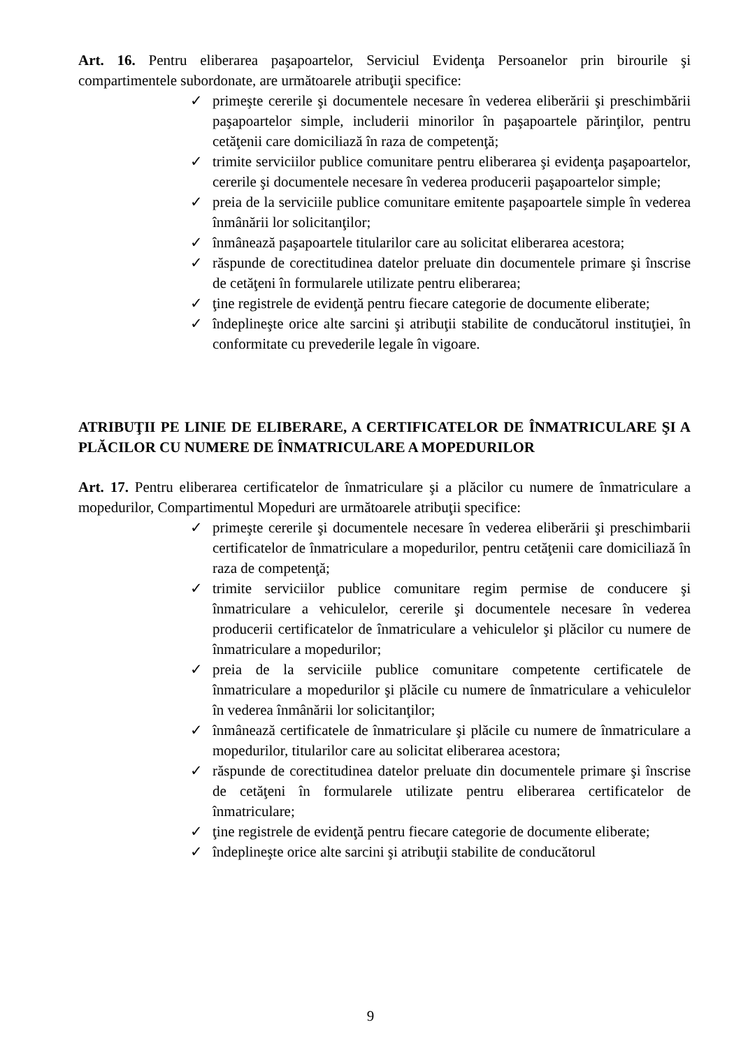Art. 16. Pentru eliberarea paşapoartelor, Serviciul Evidenţa Persoanelor prin birourile şi compartimentele subordonate, are următoarele atribuţii specifice:
✓ primeşte cererile şi documentele necesare în vederea eliberării şi preschimbării paşapoartelor simple, includerii minorilor în paşapoartele părinţilor, pentru cetăţenii care domiciliază în raza de competenţă;
✓ trimite serviciilor publice comunitare pentru eliberarea şi evidenţa paşapoartelor, cererile şi documentele necesare în vederea producerii paşapoartelor simple;
✓ preia de la serviciile publice comunitare emitente paşapoartele simple în vederea înmânării lor solicitanţilor;
✓ înmânează paşapoartele titularilor care au solicitat eliberarea acestora;
✓ răspunde de corectitudinea datelor preluate din documentele primare şi înscrise de cetăţeni în formularele utilizate pentru eliberarea;
✓ ţine registrele de evidenţă pentru fiecare categorie de documente eliberate;
✓ îndeplineşte orice alte sarcini şi atribuţii stabilite de conducătorul instituţiei, în conformitate cu prevederile legale în vigoare.
ATRIBUŢII PE LINIE DE ELIBERARE, A CERTIFICATELOR DE ÎNMATRICULARE ŞI A PLĂCILOR CU NUMERE DE ÎNMATRICULARE A MOPEDURILOR
Art. 17. Pentru eliberarea certificatelor de înmatriculare şi a plăcilor cu numere de înmatriculare a mopedurilor, Compartimentul Mopeduri are următoarele atribuţii specifice:
✓ primeşte cererile şi documentele necesare în vederea eliberării şi preschimbarii certificatelor de înmatriculare a mopedurilor, pentru cetăţenii care domiciliază în raza de competenţă;
✓ trimite serviciilor publice comunitare regim permise de conducere şi înmatriculare a vehiculelor, cererile şi documentele necesare în vederea producerii certificatelor de înmatriculare a vehiculelor şi plăcilor cu numere de înmatriculare a mopedurilor;
✓ preia de la serviciile publice comunitare competente certificatele de înmatriculare a mopedurilor şi plăcile cu numere de înmatriculare a vehiculelor în vederea înmânării lor solicitanţilor;
✓ înmânează certificatele de înmatriculare şi plăcile cu numere de înmatriculare a mopedurilor, titularilor care au solicitat eliberarea acestora;
✓ răspunde de corectitudinea datelor preluate din documentele primare şi înscrise de cetăţeni în formularele utilizate pentru eliberarea certificatelor de înmatriculare;
✓ ţine registrele de evidenţă pentru fiecare categorie de documente eliberate;
✓ îndeplineşte orice alte sarcini şi atribuţii stabilite de conducătorul
9